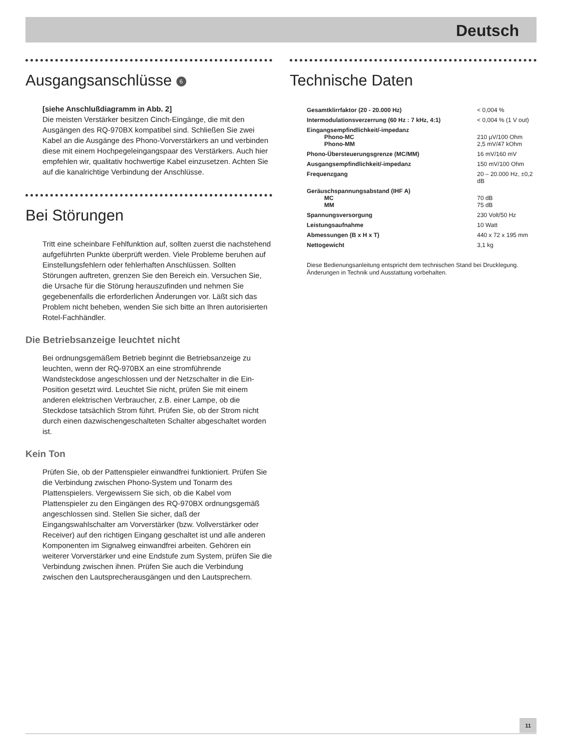Deutsch
Ausgangsanschlüsse 6
[siehe Anschlußdiagramm in Abb. 2]
Die meisten Verstärker besitzen Cinch-Eingänge, die mit den Ausgängen des RQ-970BX kompatibel sind. Schließen Sie zwei Kabel an die Ausgänge des Phono-Vorverstärkers an und verbinden diese mit einem Hochpegeleingangspaar des Verstärkers. Auch hier empfehlen wir, qualitativ hochwertige Kabel einzusetzen. Achten Sie auf die kanalrichtige Verbindung der Anschlüsse.
Bei Störungen
Tritt eine scheinbare Fehlfunktion auf, sollten zuerst die nachstehend aufgeführten Punkte überprüft werden. Viele Probleme beruhen auf Einstellungsfehlern oder fehlerhaften Anschlüssen. Sollten Störungen auftreten, grenzen Sie den Bereich ein. Versuchen Sie, die Ursache für die Störung herauszufinden und nehmen Sie gegebenenfalls die erforderlichen Änderungen vor. Läßt sich das Problem nicht beheben, wenden Sie sich bitte an Ihren autorisierten Rotel-Fachhändler.
Die Betriebsanzeige leuchtet nicht
Bei ordnungsgemäßem Betrieb beginnt die Betriebsanzeige zu leuchten, wenn der RQ-970BX an eine stromführende Wandsteckdose angeschlossen und der Netzschalter in die Ein-Position gesetzt wird. Leuchtet Sie nicht, prüfen Sie mit einem anderen elektrischen Verbraucher, z.B. einer Lampe, ob die Steckdose tatsächlich Strom führt. Prüfen Sie, ob der Strom nicht durch einen dazwischengeschalteten Schalter abgeschaltet worden ist.
Kein Ton
Prüfen Sie, ob der Pattenspieler einwandfrei funktioniert. Prüfen Sie die Verbindung zwischen Phono-System und Tonarm des Plattenspielers. Vergewissern Sie sich, ob die Kabel vom Plattenspieler zu den Eingängen des RQ-970BX ordnungsgemäß angeschlossen sind. Stellen Sie sicher, daß der Eingangswahlschalter am Vorverstärker (bzw. Vollverstärker oder Receiver) auf den richtigen Eingang geschaltet ist und alle anderen Komponenten im Signalweg einwandfrei arbeiten. Gehören ein weiterer Vorverstärker und eine Endstufe zum System, prüfen Sie die Verbindung zwischen ihnen. Prüfen Sie auch die Verbindung zwischen den Lautsprecherausgängen und den Lautsprechern.
Technische Daten
| Gesamtklirrfaktor (20 - 20.000 Hz) | < 0,004 % |
| Intermodulationsverzerrung (60 Hz : 7 kHz, 4:1) | < 0,004 % (1 V out) |
| Eingangsempfindlichkeit/-impedanz | |
| Phono-MC | 210 µV/100 Ohm |
| Phono-MM | 2,5 mV/47 kOhm |
| Phono-Übersteuerungsgrenze (MC/MM) | 16 mV/160 mV |
| Ausgangsempfindlichkeit/-impedanz | 150 mV/100 Ohm |
| Frequenzgang | 20 – 20.000 Hz, ±0,2 dB |
| Geräuschspannungsabstand (IHF A) | |
| MC | 70 dB |
| MM | 75 dB |
| Spannungsversorgung | 230 Volt/50 Hz |
| Leistungsaufnahme | 10 Watt |
| Abmessungen (B x H x T) | 440 x 72 x 195 mm |
| Nettogewicht | 3,1 kg |
Diese Bedienungsanleitung entspricht dem technischen Stand bei Drucklegung. Änderungen in Technik und Ausstattung vorbehalten.
11